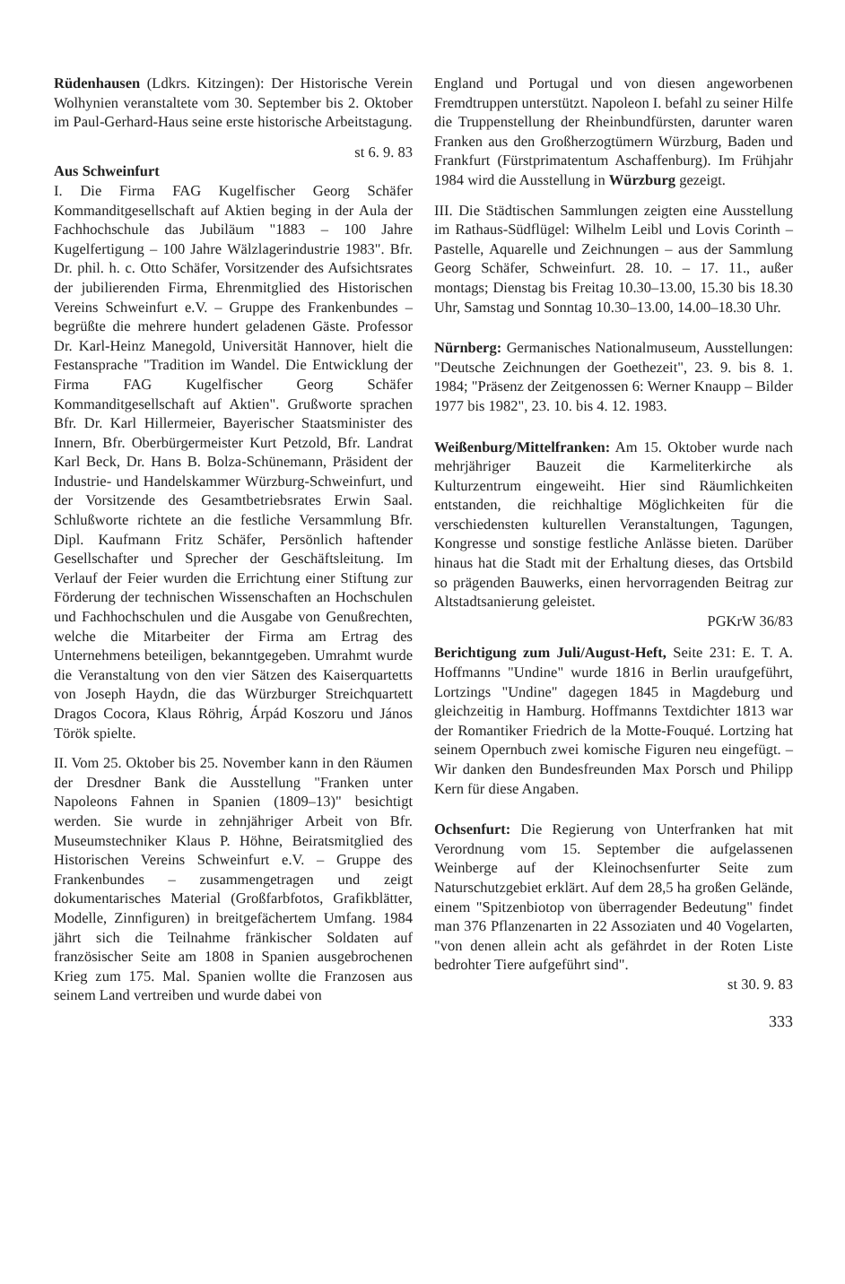Rüdenhausen (Ldkrs. Kitzingen): Der Historische Verein Wolhynien veranstaltete vom 30. September bis 2. Oktober im Paul-Gerhard-Haus seine erste historische Arbeitstagung.
st 6. 9. 83
Aus Schweinfurt
I. Die Firma FAG Kugelfischer Georg Schäfer Kommanditgesellschaft auf Aktien beging in der Aula der Fachhochschule das Jubiläum "1883 – 100 Jahre Kugelfertigung – 100 Jahre Wälzlagerindustrie 1983". Bfr. Dr. phil. h. c. Otto Schäfer, Vorsitzender des Aufsichtsrates der jubilierenden Firma, Ehrenmitglied des Historischen Vereins Schweinfurt e.V. – Gruppe des Frankenbundes – begrüßte die mehrere hundert geladenen Gäste. Professor Dr. Karl-Heinz Manegold, Universität Hannover, hielt die Festansprache "Tradition im Wandel. Die Entwicklung der Firma FAG Kugelfischer Georg Schäfer Kommanditgesellschaft auf Aktien". Grußworte sprachen Bfr. Dr. Karl Hillermeier, Bayerischer Staatsminister des Innern, Bfr. Oberbürgermeister Kurt Petzold, Bfr. Landrat Karl Beck, Dr. Hans B. Bolza-Schünemann, Präsident der Industrie- und Handelskammer Würzburg-Schweinfurt, und der Vorsitzende des Gesamtbetriebsrates Erwin Saal. Schlußworte richtete an die festliche Versammlung Bfr. Dipl. Kaufmann Fritz Schäfer, Persönlich haftender Gesellschafter und Sprecher der Geschäftsleitung. Im Verlauf der Feier wurden die Errichtung einer Stiftung zur Förderung der technischen Wissenschaften an Hochschulen und Fachhochschulen und die Ausgabe von Genußrechten, welche die Mitarbeiter der Firma am Ertrag des Unternehmens beteiligen, bekanntgegeben. Umrahmt wurde die Veranstaltung von den vier Sätzen des Kaiserquartetts von Joseph Haydn, die das Würzburger Streichquartett Dragos Cocora, Klaus Röhrig, Árpád Koszoru und János Török spielte.
II. Vom 25. Oktober bis 25. November kann in den Räumen der Dresdner Bank die Ausstellung "Franken unter Napoleons Fahnen in Spanien (1809–13)" besichtigt werden. Sie wurde in zehnjähriger Arbeit von Bfr. Museumstechniker Klaus P. Höhne, Beiratsmitglied des Historischen Vereins Schweinfurt e.V. – Gruppe des Frankenbundes – zusammengetragen und zeigt dokumentarisches Material (Großfarbfotos, Grafikblätter, Modelle, Zinnfiguren) in breitgefächertem Umfang. 1984 jährt sich die Teilnahme fränkischer Soldaten auf französischer Seite am 1808 in Spanien ausgebrochenen Krieg zum 175. Mal. Spanien wollte die Franzosen aus seinem Land vertreiben und wurde dabei von
England und Portugal und von diesen angeworbenen Fremdtruppen unterstützt. Napoleon I. befahl zu seiner Hilfe die Truppenstellung der Rheinbundfürsten, darunter waren Franken aus den Großherzogtümern Würzburg, Baden und Frankfurt (Fürstprimatentum Aschaffenburg). Im Frühjahr 1984 wird die Ausstellung in Würzburg gezeigt.
III. Die Städtischen Sammlungen zeigten eine Ausstellung im Rathaus-Südflügel: Wilhelm Leibl und Lovis Corinth – Pastelle, Aquarelle und Zeichnungen – aus der Sammlung Georg Schäfer, Schweinfurt. 28. 10. – 17. 11., außer montags; Dienstag bis Freitag 10.30–13.00, 15.30 bis 18.30 Uhr, Samstag und Sonntag 10.30–13.00, 14.00–18.30 Uhr.
Nürnberg: Germanisches Nationalmuseum, Ausstellungen: "Deutsche Zeichnungen der Goethezeit", 23. 9. bis 8. 1. 1984; "Präsenz der Zeitgenossen 6: Werner Knaupp – Bilder 1977 bis 1982", 23. 10. bis 4. 12. 1983.
Weißenburg/Mittelfranken: Am 15. Oktober wurde nach mehrjähriger Bauzeit die Karmeliterkirche als Kulturzentrum eingeweiht. Hier sind Räumlichkeiten entstanden, die reichhaltige Möglichkeiten für die verschiedensten kulturellen Veranstaltungen, Tagungen, Kongresse und sonstige festliche Anlässe bieten. Darüber hinaus hat die Stadt mit der Erhaltung dieses, das Ortsbild so prägenden Bauwerks, einen hervorragenden Beitrag zur Altstadtsanierung geleistet.
PGKrW 36/83
Berichtigung zum Juli/August-Heft, Seite 231: E. T. A. Hoffmanns "Undine" wurde 1816 in Berlin uraufgeführt, Lortzings "Undine" dagegen 1845 in Magdeburg und gleichzeitig in Hamburg. Hoffmanns Textdichter 1813 war der Romantiker Friedrich de la Motte-Fouqué. Lortzing hat seinem Opernbuch zwei komische Figuren neu eingefügt. – Wir danken den Bundesfreunden Max Porsch und Philipp Kern für diese Angaben.
Ochsenfurt: Die Regierung von Unterfranken hat mit Verordnung vom 15. September die aufgelassenen Weinberge auf der Kleinochsenfurter Seite zum Naturschutzgebiet erklärt. Auf dem 28,5 ha großen Gelände, einem "Spitzenbiotop von überragender Bedeutung" findet man 376 Pflanzenarten in 22 Assoziaten und 40 Vogelarten, "von denen allein acht als gefährdet in der Roten Liste bedrohter Tiere aufgeführt sind".
st 30. 9. 83
333